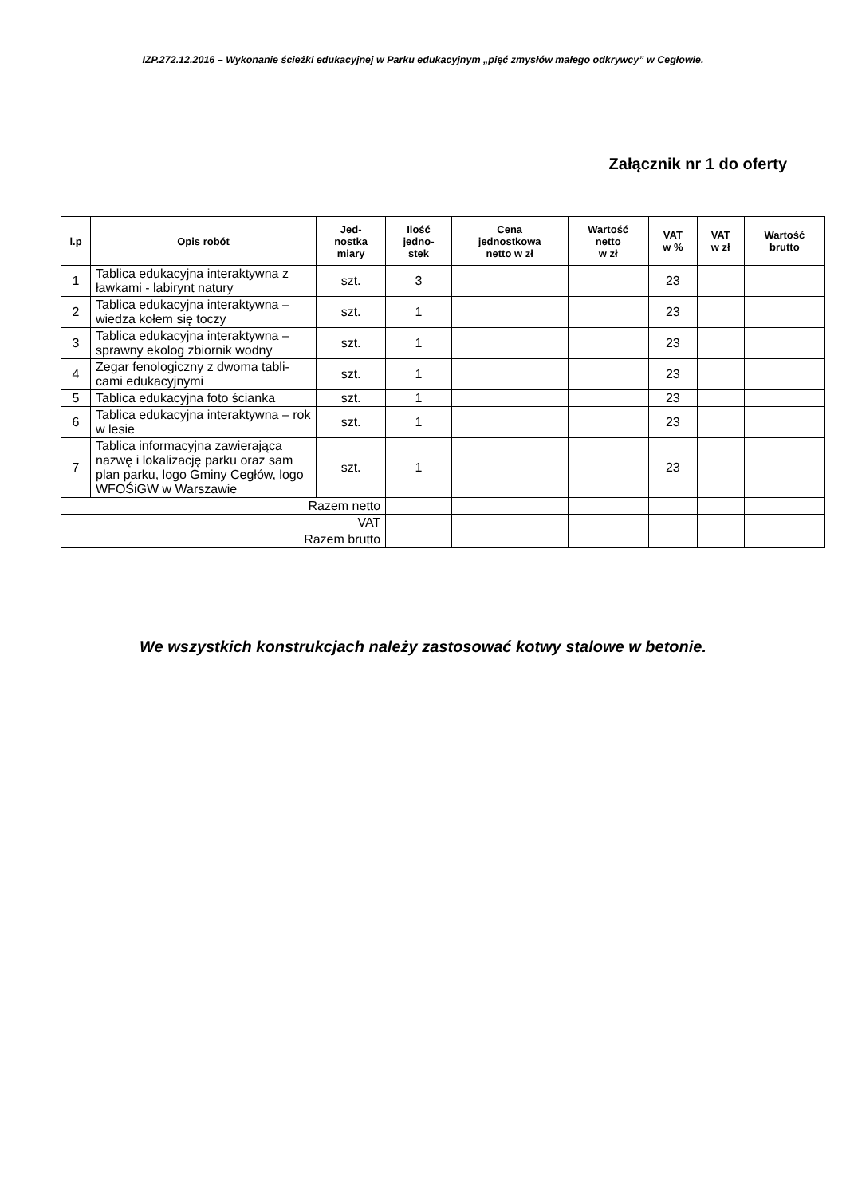IZP.272.12.2016 – Wykonanie ścieżki edukacyjnej w Parku edukacyjnym „pięć zmysłów małego odkrywcy” w Cegłowie.
Załącznik nr 1 do oferty
| l.p | Opis robót | Jed- nostka miary | Ilość jedno- stek | Cena jednostkowa netto w zł | Wartość netto w zł | VAT w % | VAT w zł | Wartość brutto |
| --- | --- | --- | --- | --- | --- | --- | --- | --- |
| 1 | Tablica edukacyjna interaktywna z ławkami - labirynt natury | szt. | 3 | | | 23 | | |
| 2 | Tablica edukacyjna interaktywna – wiedza kołem się toczy | szt. | 1 | | | 23 | | |
| 3 | Tablica edukacyjna interaktywna – sprawny ekolog zbiornik wodny | szt. | 1 | | | 23 | | |
| 4 | Zegar fenologiczny z dwoma tabli-cami edukacyjnymi | szt. | 1 | | | 23 | | |
| 5 | Tablica edukacyjna foto ścianka | szt. | 1 | | | 23 | | |
| 6 | Tablica edukacyjna interaktywna – rok w lesie | szt. | 1 | | | 23 | | |
| 7 | Tablica informacyjna zawierająca nazwę i lokalizację parku oraz sam plan parku, logo Gminy Cegłów, logo WFOŚiGW w Warszawie | szt. | 1 | | | 23 | | |
| Razem netto | | | | | | | | |
| VAT | | | | | | | | |
| Razem brutto | | | | | | | | |
We wszystkich konstrukcjach należy zastosować kotwy stalowe w betonie.